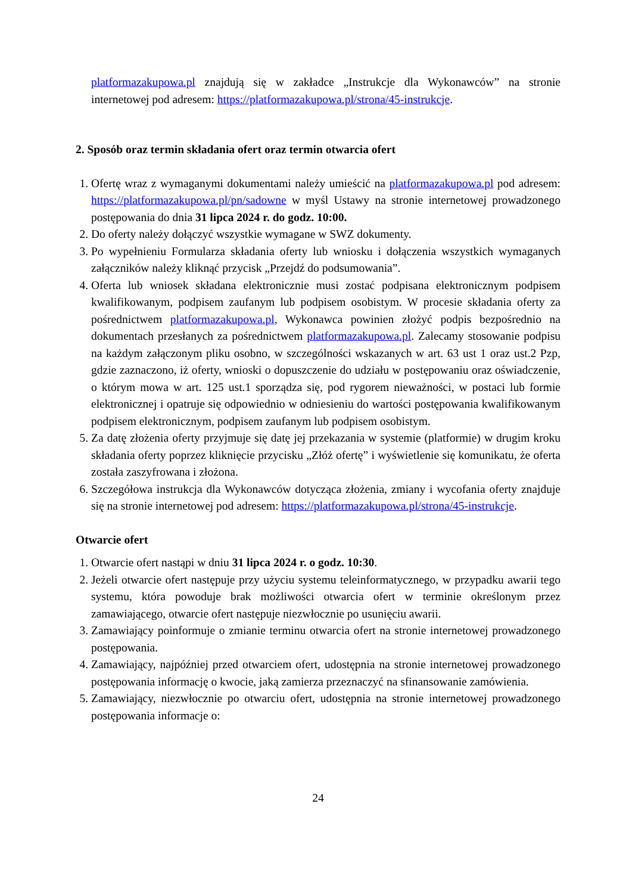platformazakupowa.pl znajdują się w zakładce „Instrukcje dla Wykonawców” na stronie internetowej pod adresem: https://platformazakupowa.pl/strona/45-instrukcje.
2. Sposób oraz termin składania ofert oraz termin otwarcia ofert
1. Ofertę wraz z wymaganymi dokumentami należy umieścić na platformazakupowa.pl pod adresem: https://platformazakupowa.pl/pn/sadowne w myśl Ustawy na stronie internetowej prowadzonego postępowania do dnia 31 lipca 2024 r. do godz. 10:00.
2. Do oferty należy dołączyć wszystkie wymagane w SWZ dokumenty.
3. Po wypełnieniu Formularza składania oferty lub wniosku i dołączenia wszystkich wymaganych załączników należy kliknąć przycisk „Przejdź do podsumowania”.
4. Oferta lub wniosek składana elektronicznie musi zostać podpisana elektronicznym podpisem kwalifikowanym, podpisem zaufanym lub podpisem osobistym. W procesie składania oferty za pośrednictwem platformazakupowa.pl, Wykonawca powinien złożyć podpis bezpośrednio na dokumentach przesłanych za pośrednictwem platformazakupowa.pl. Zalecamy stosowanie podpisu na każdym załączonym pliku osobno, w szczególności wskazanych w art. 63 ust 1 oraz ust.2 Pzp, gdzie zaznaczono, iż oferty, wnioski o dopuszczenie do udziału w postępowaniu oraz oświadczenie, o którym mowa w art. 125 ust.1 sporządza się, pod rygorem nieważności, w postaci lub formie elektronicznej i opatruje się odpowiednio w odniesieniu do wartości postępowania kwalifikowanym podpisem elektronicznym, podpisem zaufanym lub podpisem osobistym.
5. Za datę złożenia oferty przyjmuje się datę jej przekazania w systemie (platformie) w drugim kroku składania oferty poprzez kliknięcie przycisku „Złóż ofertę” i wyświetlenie się komunikatu, że oferta została zaszyfrowana i złożona.
6. Szczegółowa instrukcja dla Wykonawców dotycząca złożenia, zmiany i wycofania oferty znajduje się na stronie internetowej pod adresem: https://platformazakupowa.pl/strona/45-instrukcje.
Otwarcie ofert
1. Otwarcie ofert nastąpi w dniu 31 lipca 2024 r. o godz. 10:30.
2. Jeżeli otwarcie ofert następuje przy użyciu systemu teleinformatycznego, w przypadku awarii tego systemu, która powoduje brak możliwości otwarcia ofert w terminie określonym przez zamawiającego, otwarcie ofert następuje niezwłocznie po usunięciu awarii.
3. Zamawiający poinformuje o zmianie terminu otwarcia ofert na stronie internetowej prowadzonego postępowania.
4. Zamawiający, najpóźniej przed otwarciem ofert, udostępnia na stronie internetowej prowadzonego postępowania informację o kwocie, jaką zamierza przeznaczyć na sfinansowanie zamówienia.
5. Zamawiający, niezwłocznie po otwarciu ofert, udostępnia na stronie internetowej prowadzonego postępowania informacje o:
24